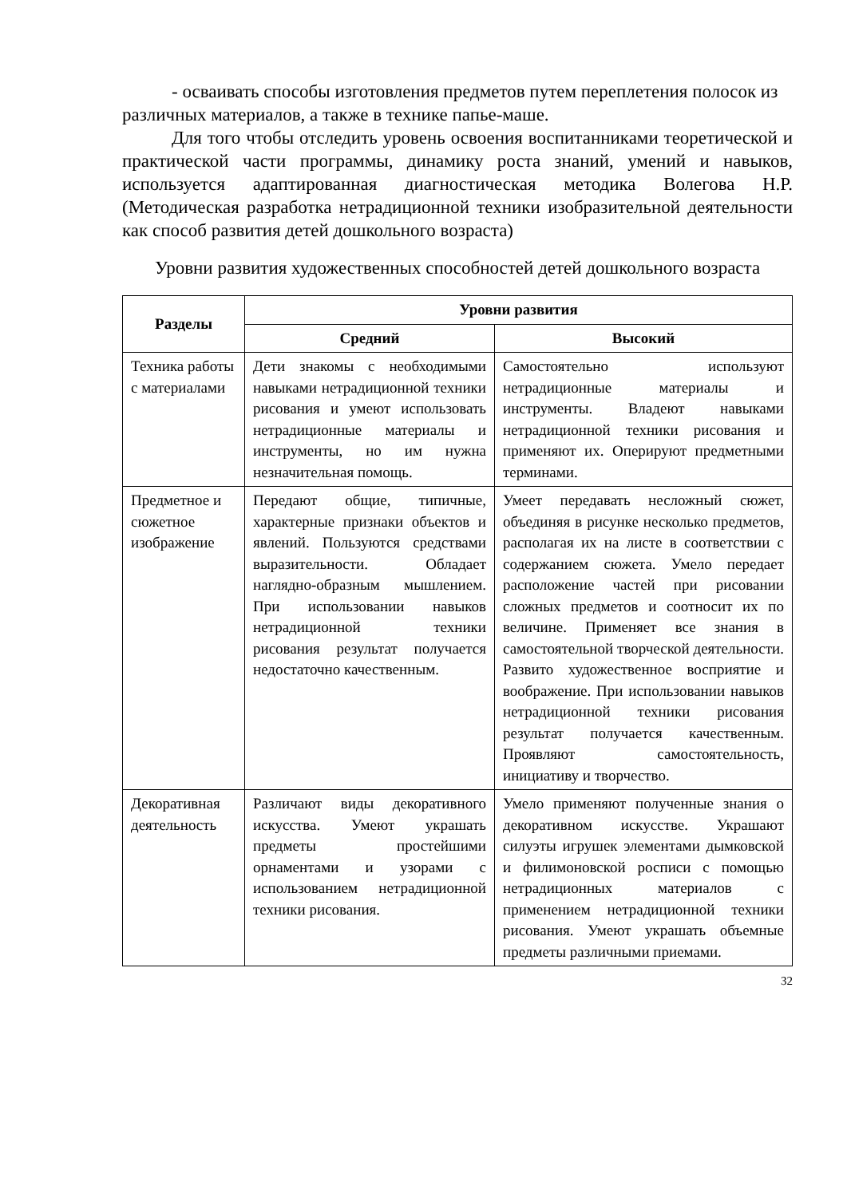- осваивать способы изготовления предметов путем переплетения полосок из различных материалов, а также в технике папье-маше.
Для того чтобы отследить уровень освоения воспитанниками теоретической и практической части программы, динамику роста знаний, умений и навыков, используется адаптированная диагностическая методика Волегова Н.Р. (Методическая разработка нетрадиционной техники изобразительной деятельности как способ развития детей дошкольного возраста)
Уровни развития художественных способностей детей дошкольного возраста
| Разделы | Уровни развития | |
| --- | --- | --- |
| | Средний | Высокий |
| Техника работы с материалами | Дети знакомы с необходимыми навыками нетрадиционной техники рисования и умеют использовать нетрадиционные материалы и инструменты, но им нужна незначительная помощь. | Самостоятельно используют нетрадиционные материалы и инструменты. Владеют навыками нетрадиционной техники рисования и применяют их. Оперируют предметными терминами. |
| Предметное и сюжетное изображение | Передают общие, типичные, характерные признаки объектов и явлений. Пользуются средствами выразительности. Обладает наглядно-образным мышлением. При использовании навыков нетрадиционной техники рисования результат получается недостаточно качественным. | Умеет передавать несложный сюжет, объединяя в рисунке несколько предметов, располагая их на листе в соответствии с содержанием сюжета. Умело передает расположение частей при рисовании сложных предметов и соотносит их по величине. Применяет все знания в самостоятельной творческой деятельности. Развито художественное восприятие и воображение. При использовании навыков нетрадиционной техники рисования результат получается качественным. Проявляют самостоятельность, инициативу и творчество. |
| Декоративная деятельность | Различают виды декоративного искусства. Умеют украшать предметы простейшими орнаментами и узорами с использованием нетрадиционной техники рисования. | Умело применяют полученные знания о декоративном искусстве. Украшают силуэты игрушек элементами дымковской и филимоновской росписи с помощью нетрадиционных материалов с применением нетрадиционной техники рисования. Умеют украшать объемные предметы различными приемами. |
32